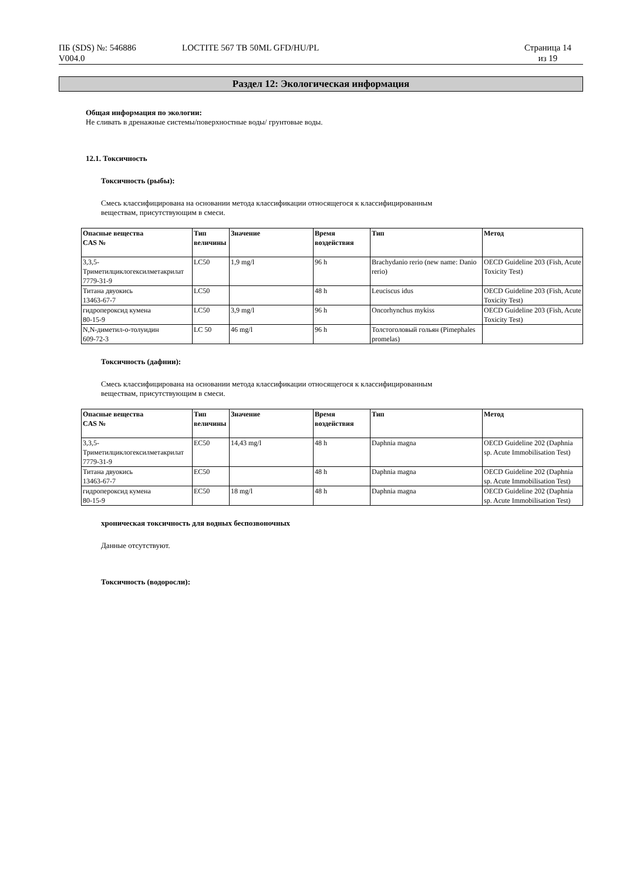ПБ (SDS) №: 546886
V004.0
LOCTITE 567 TB 50ML GFD/HU/PL Страница 14
из 19
Раздел 12: Экологическая информация
Общая информация по экологии:
Не сливать в дренажные системы/поверхностные воды/ грунтовые воды.
12.1. Токсичность
Токсичность (рыбы):
Смесь классифицирована на основании метода классификации относящегося к классифицированным
веществам, присутствующим в смеси.
| Опасные вещества CAS № | Тип величины | Значение | Время воздействия | Тип | Метод |
| --- | --- | --- | --- | --- | --- |
| 3,3,5-Триметилциклогексилметакрилат 7779-31-9 | LC50 | 1,9 mg/l | 96 h | Brachydanio rerio (new name: Danio rerio) | OECD Guideline 203 (Fish, Acute Toxicity Test) |
| Титана двуокись 13463-67-7 | LC50 | | 48 h | Leuciscus idus | OECD Guideline 203 (Fish, Acute Toxicity Test) |
| гидропероксид кумена 80-15-9 | LC50 | 3,9 mg/l | 96 h | Oncorhynchus mykiss | OECD Guideline 203 (Fish, Acute Toxicity Test) |
| N,N-диметил-о-толуидин 609-72-3 | LC 50 | 46 mg/l | 96 h | Толстоголовый гольян (Pimephales promelas) | |
Токсичность (дафнии):
Смесь классифицирована на основании метода классификации относящегося к классифицированным
веществам, присутствующим в смеси.
| Опасные вещества CAS № | Тип величины | Значение | Время воздействия | Тип | Метод |
| --- | --- | --- | --- | --- | --- |
| 3,3,5-Триметилциклогексилметакрилат 7779-31-9 | EC50 | 14,43 mg/l | 48 h | Daphnia magna | OECD Guideline 202 (Daphnia sp. Acute Immobilisation Test) |
| Титана двуокись 13463-67-7 | EC50 | | 48 h | Daphnia magna | OECD Guideline 202 (Daphnia sp. Acute Immobilisation Test) |
| гидропероксид кумена 80-15-9 | EC50 | 18 mg/l | 48 h | Daphnia magna | OECD Guideline 202 (Daphnia sp. Acute Immobilisation Test) |
хроническая токсичность для водных беспозвоночных
Данные отсутствуют.
Токсичность (водоросли):